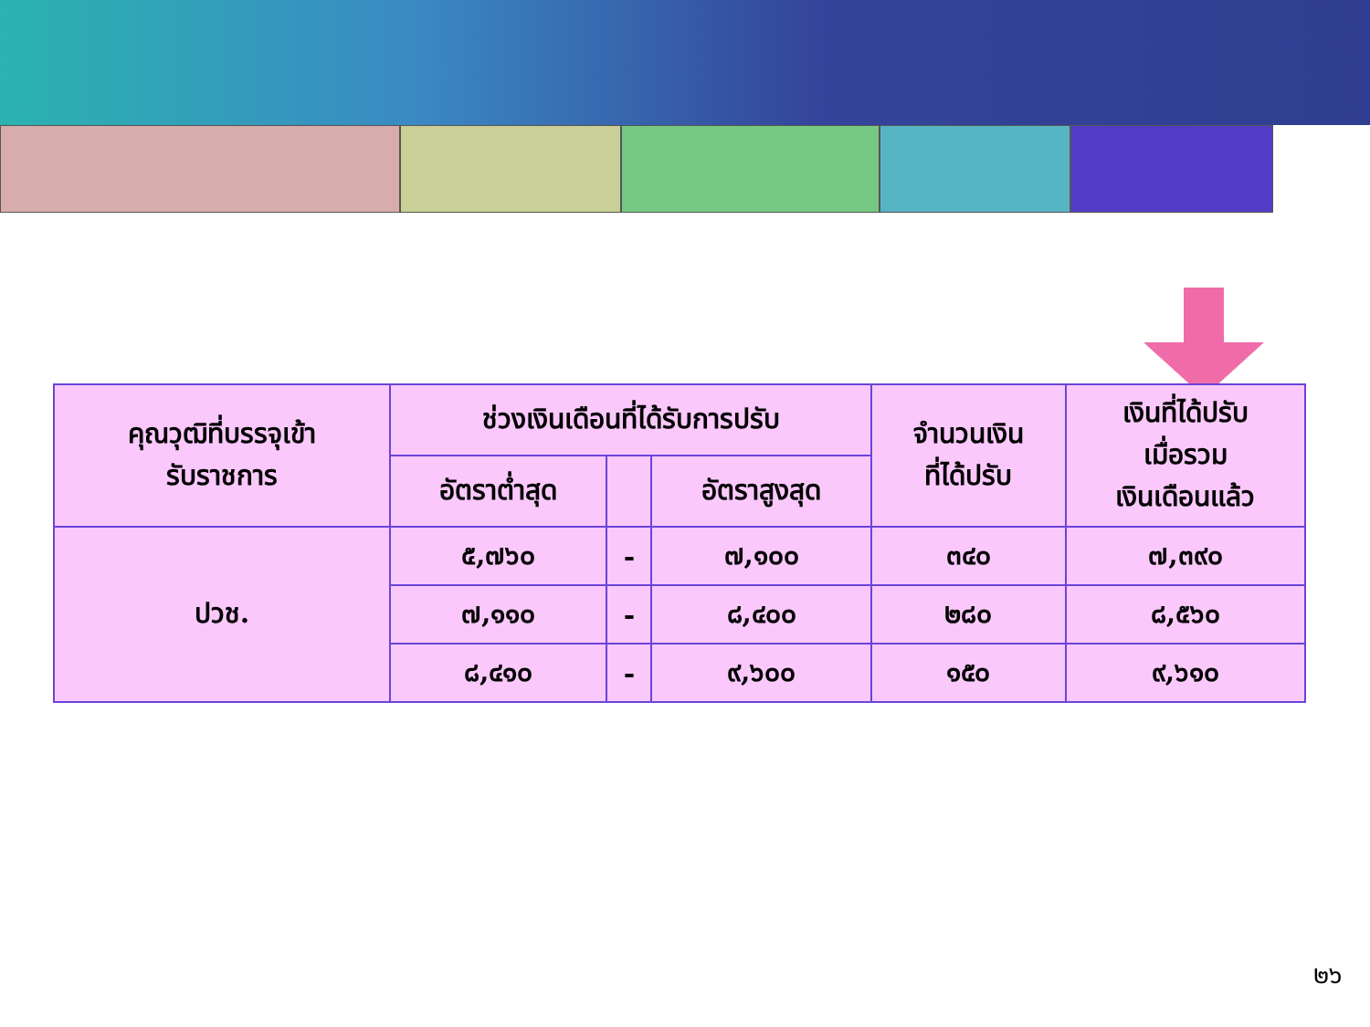| คุณวุฒิที่บรรจุเข้า รับราชการ | ช่วงเงินเดือนที่ได้รับการปรับ | | | จำนวนเงิน ที่ได้ปรับ | เงินที่ได้ปรับ เมื่อรวม เงินเดือนแล้ว |
| --- | --- | --- | --- | --- | --- |
| | อัตราต่ำสุด | | อัตราสูงสุด | | |
| ปวช. | ๕,๗๖๐ | - | ๗,๑๐๐ | ๓๔๐ | ๗,๓๙๐ |
| | ๗,๑๑๐ | - | ๘,๔๐๐ | ๒๘๐ | ๘,๕๖๐ |
| | ๘,๔๑๐ | - | ๙,๖๐๐ | ๑๕๐ | ๙,๖๑๐ |
๒๖